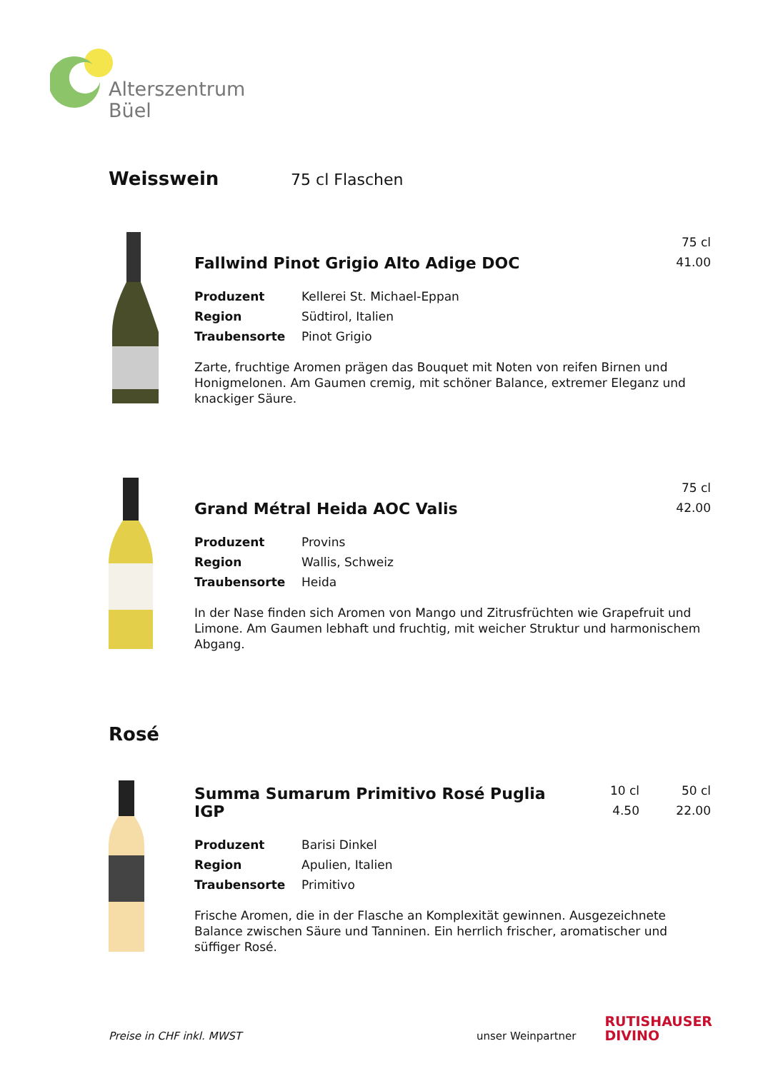Alterszentrum
Büel
Weisswein
75 cl Flaschen
Fallwind Pinot Grigio Alto Adige DOC
75 cl
41.00
Produzent Kellerei St. Michael-Eppan
Region Südtirol, Italien
Traubensorte Pinot Grigio
Zarte, fruchtige Aromen prägen das Bouquet mit Noten von reifen Birnen und Honigmelonen. Am Gaumen cremig, mit schöner Balance, extremer Eleganz und knackiger Säure.
Grand Métral Heida AOC Valis
75 cl
42.00
Produzent Provins
Region Wallis, Schweiz
Traubensorte Heida
In der Nase finden sich Aromen von Mango und Zitrusfrüchten wie Grapefruit und Limone. Am Gaumen lebhaft und fruchtig, mit weicher Struktur und harmonischem Abgang.
Rosé
Summa Sumarum Primitivo Rosé Puglia IGP
10 cl
4.50
50 cl
22.00
Produzent Barisi Dinkel
Region Apulien, Italien
Traubensorte Primitivo
Frische Aromen, die in der Flasche an Komplexität gewinnen. Ausgezeichnete Balance zwischen Säure und Tanninen. Ein herrlich frischer, aromatischer und süffiger Rosé.
Preise in CHF inkl. MWST unser Weinpartner RUTISHAUSER
DIVINO